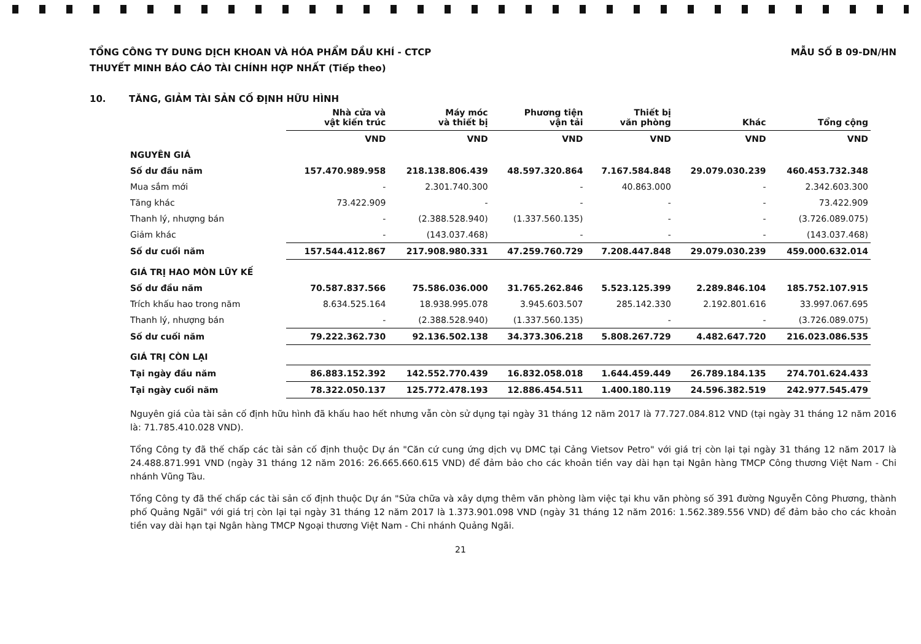TỔNG CÔNG TY DUNG DỊCH KHOAN VÀ HÓA PHẨM DẦU KHÍ - CTCP
THUYẾT MINH BÁO CÁO TÀI CHÍNH HỢP NHẤT (Tiếp theo)
MẪU SỐ B 09-DN/HN
10. TĂNG, GIẢM TÀI SẢN CỐ ĐỊNH HỮU HÌNH
| | Nhà cửa và vật kiến trúc | Máy móc và thiết bị | Phương tiện vận tải | Thiết bị văn phòng | Khác | Tổng cộng |
| --- | --- | --- | --- | --- | --- | --- |
| | VND | VND | VND | VND | VND | VND |
| NGUYÊN GIÁ | | | | | | |
| Số dư đầu năm | 157.470.989.958 | 218.138.806.439 | 48.597.320.864 | 7.167.584.848 | 29.079.030.239 | 460.453.732.348 |
| Mua sắm mới | - | 2.301.740.300 | - | 40.863.000 | - | 2.342.603.300 |
| Tăng khác | 73.422.909 | - | - | - | - | 73.422.909 |
| Thanh lý, nhượng bán | - | (2.388.528.940) | (1.337.560.135) | - | - | (3.726.089.075) |
| Giảm khác | - | (143.037.468) | - | - | - | (143.037.468) |
| Số dư cuối năm | 157.544.412.867 | 217.908.980.331 | 47.259.760.729 | 7.208.447.848 | 29.079.030.239 | 459.000.632.014 |
| GIÁ TRỊ HAO MÒN LŨY KẾ | | | | | | |
| Số dư đầu năm | 70.587.837.566 | 75.586.036.000 | 31.765.262.846 | 5.523.125.399 | 2.289.846.104 | 185.752.107.915 |
| Trích khấu hao trong năm | 8.634.525.164 | 18.938.995.078 | 3.945.603.507 | 285.142.330 | 2.192.801.616 | 33.997.067.695 |
| Thanh lý, nhượng bán | - | (2.388.528.940) | (1.337.560.135) | - | - | (3.726.089.075) |
| Số dư cuối năm | 79.222.362.730 | 92.136.502.138 | 34.373.306.218 | 5.808.267.729 | 4.482.647.720 | 216.023.086.535 |
| GIÁ TRỊ CÒN LẠI | | | | | | |
| Tại ngày đầu năm | 86.883.152.392 | 142.552.770.439 | 16.832.058.018 | 1.644.459.449 | 26.789.184.135 | 274.701.624.433 |
| Tại ngày cuối năm | 78.322.050.137 | 125.772.478.193 | 12.886.454.511 | 1.400.180.119 | 24.596.382.519 | 242.977.545.479 |
Nguyên giá của tài sản cố định hữu hình đã khấu hao hết nhưng vẫn còn sử dụng tại ngày 31 tháng 12 năm 2017 là 77.727.084.812 VND (tại ngày 31 tháng 12 năm 2016 là: 71.785.410.028 VND).
Tổng Công ty đã thế chấp các tài sản cố định thuộc Dự án "Căn cứ cung ứng dịch vụ DMC tại Cảng Vietsov Petro" với giá trị còn lại tại ngày 31 tháng 12 năm 2017 là 24.488.871.991 VND (ngày 31 tháng 12 năm 2016: 26.665.660.615 VND) để đảm bảo cho các khoản tiền vay dài hạn tại Ngân hàng TMCP Công thương Việt Nam - Chi nhánh Vũng Tàu.
Tổng Công ty đã thế chấp các tài sản cố định thuộc Dự án "Sửa chữa và xây dựng thêm văn phòng làm việc tại khu văn phòng số 391 đường Nguyễn Công Phương, thành phố Quảng Ngãi" với giá trị còn lại tại ngày 31 tháng 12 năm 2017 là 1.373.901.098 VND (ngày 31 tháng 12 năm 2016: 1.562.389.556 VND) để đảm bảo cho các khoản tiền vay dài hạn tại Ngân hàng TMCP Ngoại thương Việt Nam - Chi nhánh Quảng Ngãi.
21